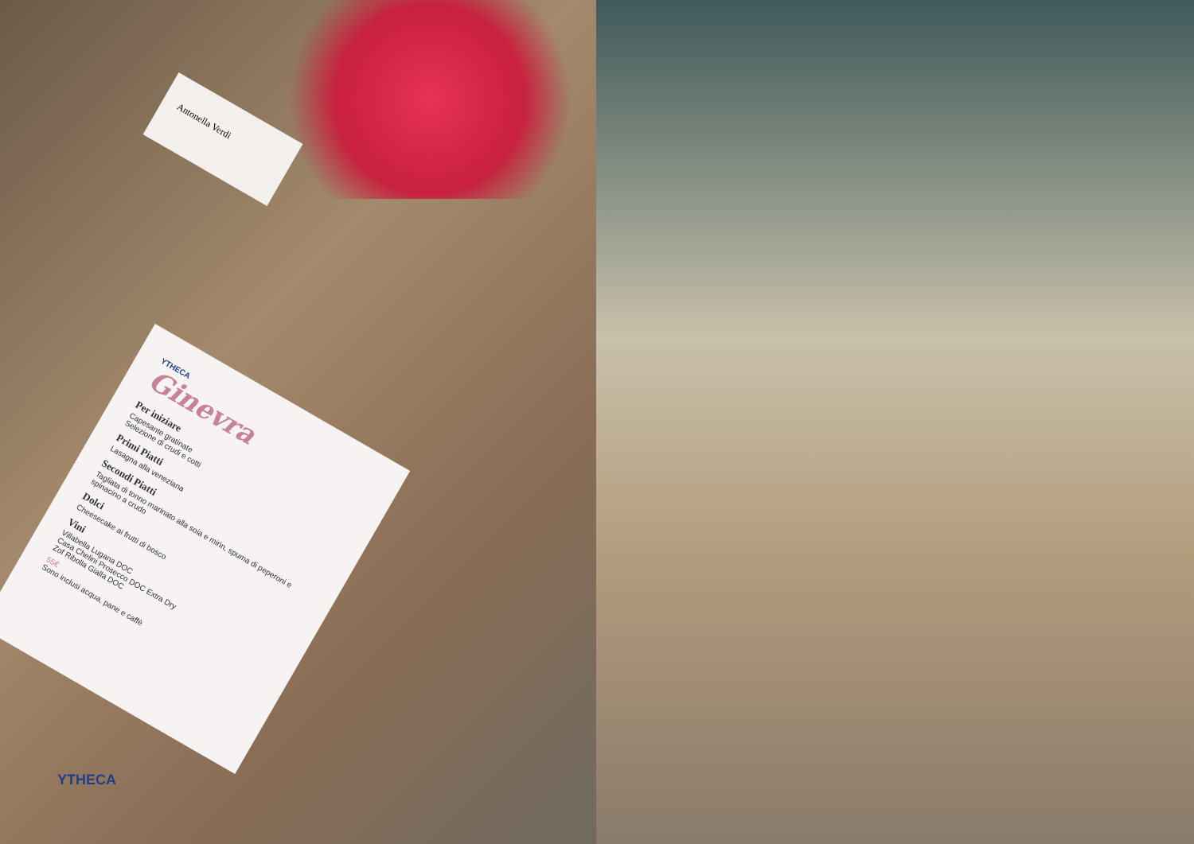Antonella Verdi
YTHECA
Ginevra
Per iniziare
Capesante gratinate
Selezione di crudi e cotti
Primi Piatti
Lasagna alla veneziana
Secondi Piatti
Tagliata di tonno marinato alla soia e mirin, spuma di peperoni e spinacino a crudo
Dolci
Cheesecake ai frutti di bosco
Vini
Villabella Lugana DOC
Casa Chelini Prosecco DOC Extra Dry
Zof Ribolla Gialla DOC
55€
Sono inclusi acqua, pane e caffè
YTHECA